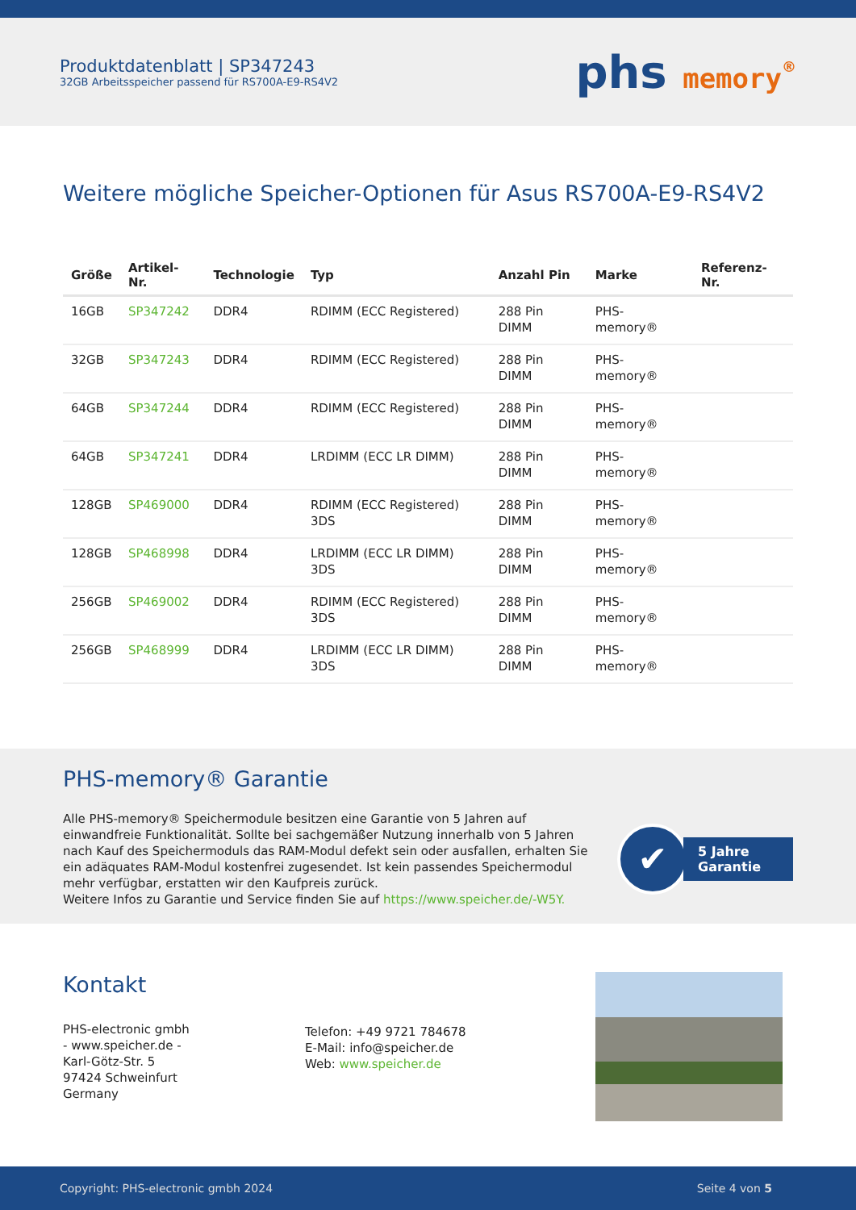Produktdatenblatt | SP347243
32GB Arbeitsspeicher passend für RS700A-E9-RS4V2
phs memory<sup>®</sup>
Weitere mögliche Speicher-Optionen für Asus RS700A-E9-RS4V2
| Größe | Artikel-Nr. | Technologie | Typ | Anzahl Pin | Marke | Referenz-Nr. |
| --- | --- | --- | --- | --- | --- | --- |
| 16GB | SP347242 | DDR4 | RDIMM (ECC Registered) | 288 Pin DIMM | PHS-memory® | |
| 32GB | SP347243 | DDR4 | RDIMM (ECC Registered) | 288 Pin DIMM | PHS-memory® | |
| 64GB | SP347244 | DDR4 | RDIMM (ECC Registered) | 288 Pin DIMM | PHS-memory® | |
| 64GB | SP347241 | DDR4 | LRDIMM (ECC LR DIMM) | 288 Pin DIMM | PHS-memory® | |
| 128GB | SP469000 | DDR4 | RDIMM (ECC Registered) 3DS | 288 Pin DIMM | PHS-memory® | |
| 128GB | SP468998 | DDR4 | LRDIMM (ECC LR DIMM) 3DS | 288 Pin DIMM | PHS-memory® | |
| 256GB | SP469002 | DDR4 | RDIMM (ECC Registered) 3DS | 288 Pin DIMM | PHS-memory® | |
| 256GB | SP468999 | DDR4 | LRDIMM (ECC LR DIMM) 3DS | 288 Pin DIMM | PHS-memory® | |
PHS-memory® Garantie
Alle PHS-memory® Speichermodule besitzen eine Garantie von 5 Jahren auf einwandfreie Funktionalität. Sollte bei sachgemäßer Nutzung innerhalb von 5 Jahren nach Kauf des Speichermoduls das RAM-Modul defekt sein oder ausfallen, erhalten Sie ein adäquates RAM-Modul kostenfrei zugesendet. Ist kein passendes Speichermodul mehr verfügbar, erstatten wir den Kaufpreis zurück.
Weitere Infos zu Garantie und Service finden Sie auf https://www.speicher.de/-W5Y.
✔
5 Jahre
Garantie
Kontakt
PHS-electronic gmbh
- www.speicher.de -
Karl-Götz-Str. 5
97424 Schweinfurt
Germany
Telefon: +49 9721 784678
E-Mail: info@speicher.de
Web: www.speicher.de
Copyright: PHS-electronic gmbh 2024 Seite 4 von 5